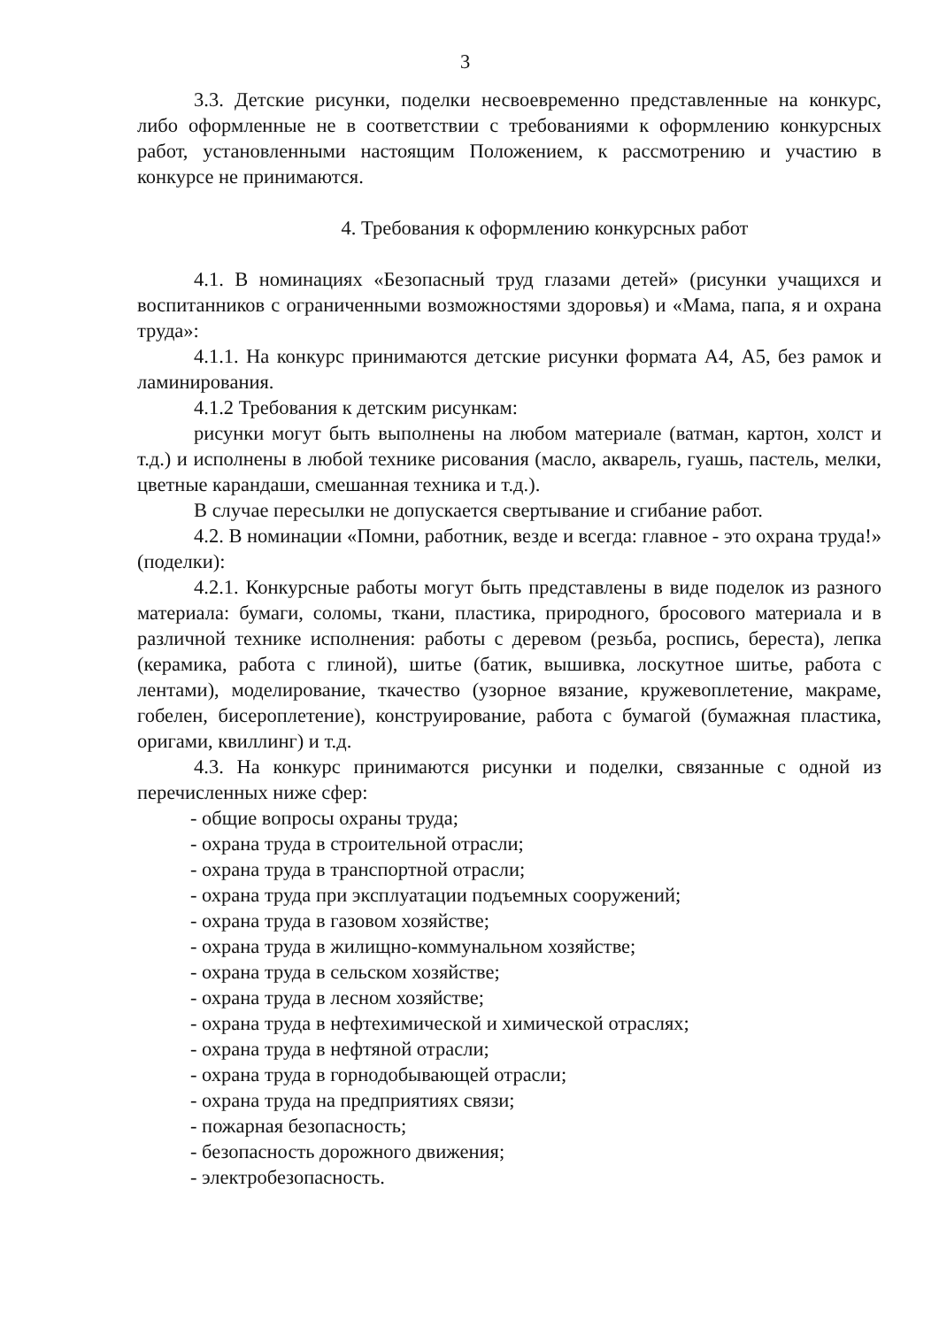3
3.3. Детские рисунки, поделки несвоевременно представленные на конкурс, либо оформленные не в соответствии с требованиями к оформлению конкурсных работ, установленными настоящим Положением, к рассмотрению и участию в конкурсе не принимаются.
4. Требования к оформлению конкурсных работ
4.1. В номинациях «Безопасный труд глазами детей» (рисунки учащихся и воспитанников с ограниченными возможностями здоровья) и «Мама, папа, я и охрана труда»:
4.1.1. На конкурс принимаются детские рисунки формата А4, А5, без рамок и ламинирования.
4.1.2 Требования к детским рисункам:
рисунки могут быть выполнены на любом материале (ватман, картон, холст и т.д.) и исполнены в любой технике рисования (масло, акварель, гуашь, пастель, мелки, цветные карандаши, смешанная техника и т.д.).
В случае пересылки не допускается свертывание и сгибание работ.
4.2. В номинации «Помни, работник, везде и всегда: главное - это охрана труда!» (поделки):
4.2.1. Конкурсные работы могут быть представлены в виде поделок из разного материала: бумаги, соломы, ткани, пластика, природного, бросового материала и в различной технике исполнения: работы с деревом (резьба, роспись, береста), лепка (керамика, работа с глиной), шитье (батик, вышивка, лоскутное шитье, работа с лентами), моделирование, ткачество (узорное вязание, кружевоплетение, макраме, гобелен, бисероплетение), конструирование, работа с бумагой (бумажная пластика, оригами, квиллинг) и т.д.
4.3. На конкурс принимаются рисунки и поделки, связанные с одной из перечисленных ниже сфер:
- общие вопросы охраны труда;
- охрана труда в строительной отрасли;
- охрана труда в транспортной отрасли;
- охрана труда при эксплуатации подъемных сооружений;
- охрана труда в газовом хозяйстве;
- охрана труда в жилищно-коммунальном хозяйстве;
- охрана труда в сельском хозяйстве;
- охрана труда в лесном хозяйстве;
- охрана труда в нефтехимической и химической отраслях;
- охрана труда в нефтяной отрасли;
- охрана труда в горнодобывающей отрасли;
- охрана труда на предприятиях связи;
- пожарная безопасность;
- безопасность дорожного движения;
- электробезопасность.